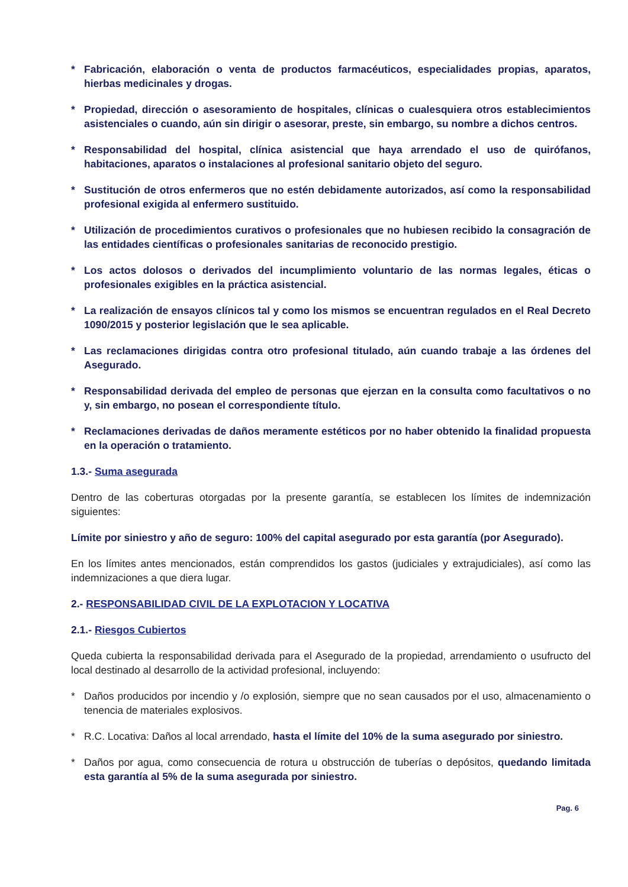* Fabricación, elaboración o venta de productos farmacéuticos, especialidades propias, aparatos, hierbas medicinales y drogas.
* Propiedad, dirección o asesoramiento de hospitales, clínicas o cualesquiera otros establecimientos asistenciales o cuando, aún sin dirigir o asesorar, preste, sin embargo, su nombre a dichos centros.
* Responsabilidad del hospital, clínica asistencial que haya arrendado el uso de quirófanos, habitaciones, aparatos o instalaciones al profesional sanitario objeto del seguro.
* Sustitución de otros enfermeros que no estén debidamente autorizados, así como la responsabilidad profesional exigida al enfermero sustituido.
* Utilización de procedimientos curativos o profesionales que no hubiesen recibido la consagración de las entidades científicas o profesionales sanitarias de reconocido prestigio.
* Los actos dolosos o derivados del incumplimiento voluntario de las normas legales, éticas o profesionales exigibles en la práctica asistencial.
* La realización de ensayos clínicos tal y como los mismos se encuentran regulados en el Real Decreto 1090/2015 y posterior legislación que le sea aplicable.
* Las reclamaciones dirigidas contra otro profesional titulado, aún cuando trabaje a las órdenes del Asegurado.
* Responsabilidad derivada del empleo de personas que ejerzan en la consulta como facultativos o no y, sin embargo, no posean el correspondiente título.
* Reclamaciones derivadas de daños meramente estéticos por no haber obtenido la finalidad propuesta en la operación o tratamiento.
1.3.- Suma asegurada
Dentro de las coberturas otorgadas por la presente garantía, se establecen los límites de indemnización siguientes:
Límite por siniestro y año de seguro: 100% del capital asegurado por esta garantía (por Asegurado).
En los límites antes mencionados, están comprendidos los gastos (judiciales y extrajudiciales), así como las indemnizaciones a que diera lugar.
2.- RESPONSABILIDAD CIVIL DE LA EXPLOTACION Y LOCATIVA
2.1.- Riesgos Cubiertos
Queda cubierta la responsabilidad derivada para el Asegurado de la propiedad, arrendamiento o usufructo del local destinado al desarrollo de la actividad profesional, incluyendo:
* Daños producidos por incendio y /o explosión, siempre que no sean causados por el uso, almacenamiento o tenencia de materiales explosivos.
* R.C. Locativa: Daños al local arrendado, hasta el límite del 10% de la suma asegurado por siniestro.
* Daños por agua, como consecuencia de rotura u obstrucción de tuberías o depósitos, quedando limitada esta garantía al 5% de la suma asegurada por siniestro.
Pag. 6